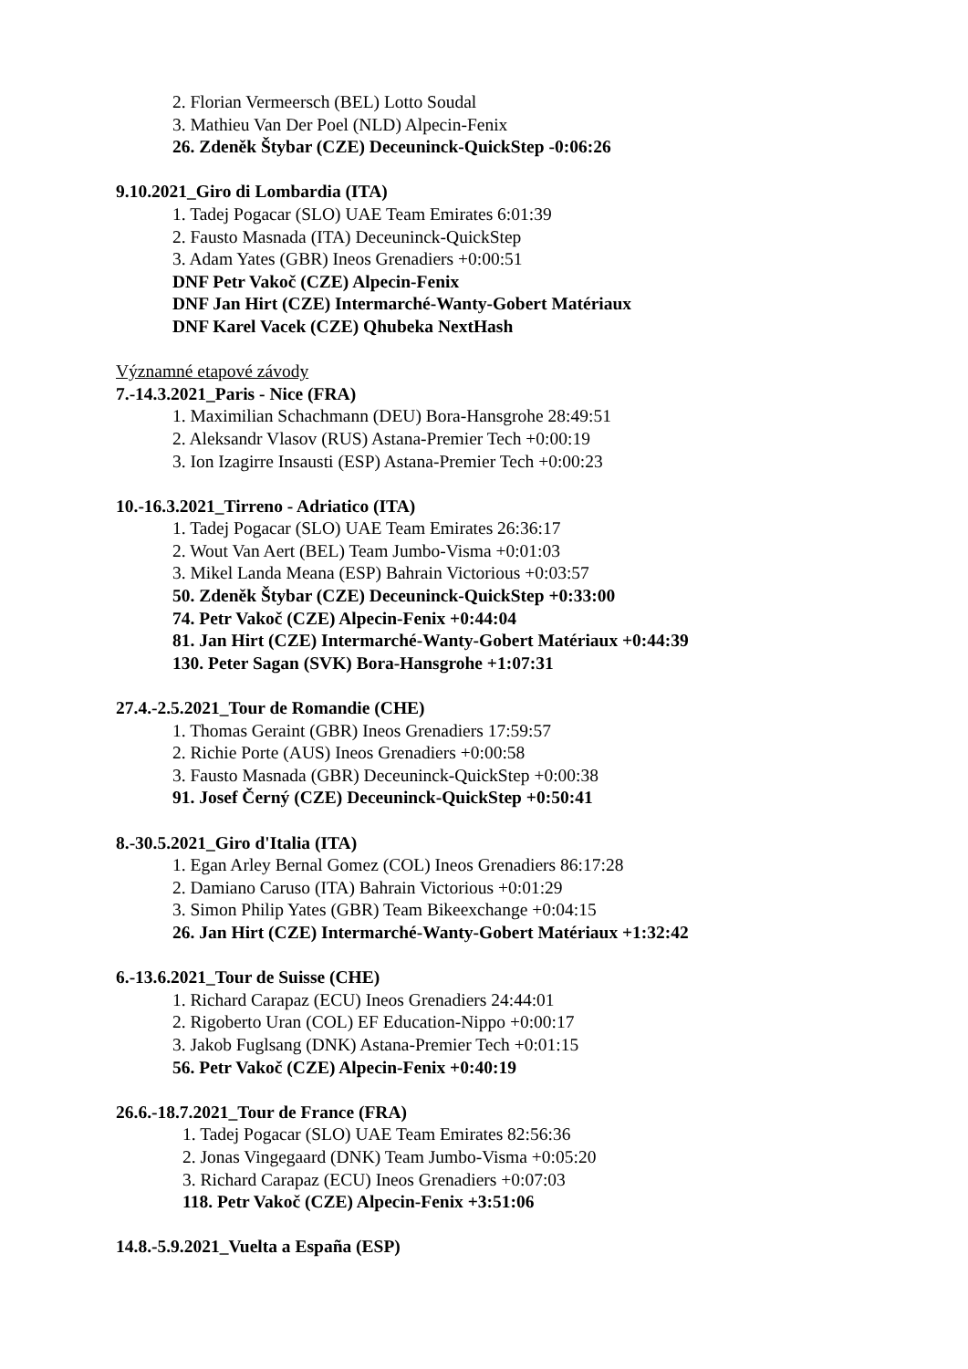2. Florian Vermeersch (BEL) Lotto Soudal
3. Mathieu Van Der Poel (NLD) Alpecin-Fenix
26. Zdeněk Štybar (CZE) Deceuninck-QuickStep -0:06:26
9.10.2021_Giro di Lombardia (ITA)
1. Tadej Pogacar (SLO) UAE Team Emirates 6:01:39
2. Fausto Masnada (ITA) Deceuninck-QuickStep
3. Adam Yates (GBR) Ineos Grenadiers +0:00:51
DNF Petr Vakoč (CZE) Alpecin-Fenix
DNF Jan Hirt (CZE) Intermarché-Wanty-Gobert Matériaux
DNF Karel Vacek (CZE) Qhubeka NextHash
Významné etapové závody
7.-14.3.2021_Paris - Nice (FRA)
1. Maximilian Schachmann (DEU) Bora-Hansgrohe 28:49:51
2. Aleksandr Vlasov (RUS) Astana-Premier Tech +0:00:19
3. Ion Izagirre Insausti (ESP) Astana-Premier Tech +0:00:23
10.-16.3.2021_Tirreno - Adriatico (ITA)
1. Tadej Pogacar (SLO) UAE Team Emirates 26:36:17
2. Wout Van Aert (BEL) Team Jumbo-Visma +0:01:03
3. Mikel Landa Meana (ESP) Bahrain Victorious +0:03:57
50. Zdeněk Štybar (CZE) Deceuninck-QuickStep +0:33:00
74. Petr Vakoč (CZE) Alpecin-Fenix +0:44:04
81. Jan Hirt (CZE) Intermarché-Wanty-Gobert Matériaux +0:44:39
130. Peter Sagan (SVK) Bora-Hansgrohe +1:07:31
27.4.-2.5.2021_Tour de Romandie (CHE)
1. Thomas Geraint (GBR) Ineos Grenadiers 17:59:57
2. Richie Porte (AUS) Ineos Grenadiers +0:00:58
3. Fausto Masnada (GBR) Deceuninck-QuickStep +0:00:38
91. Josef Černý (CZE) Deceuninck-QuickStep +0:50:41
8.-30.5.2021_Giro d'Italia (ITA)
1. Egan Arley Bernal Gomez (COL) Ineos Grenadiers 86:17:28
2. Damiano Caruso (ITA) Bahrain Victorious +0:01:29
3. Simon Philip Yates (GBR) Team Bikeexchange +0:04:15
26. Jan Hirt (CZE) Intermarché-Wanty-Gobert Matériaux +1:32:42
6.-13.6.2021_Tour de Suisse (CHE)
1. Richard Carapaz (ECU) Ineos Grenadiers 24:44:01
2. Rigoberto Uran (COL) EF Education-Nippo +0:00:17
3. Jakob Fuglsang (DNK) Astana-Premier Tech +0:01:15
56. Petr Vakoč (CZE) Alpecin-Fenix +0:40:19
26.6.-18.7.2021_Tour de France (FRA)
1. Tadej Pogacar (SLO) UAE Team Emirates 82:56:36
2. Jonas Vingegaard (DNK) Team Jumbo-Visma +0:05:20
3. Richard Carapaz (ECU) Ineos Grenadiers +0:07:03
118. Petr Vakoč (CZE) Alpecin-Fenix +3:51:06
14.8.-5.9.2021_Vuelta a España (ESP)